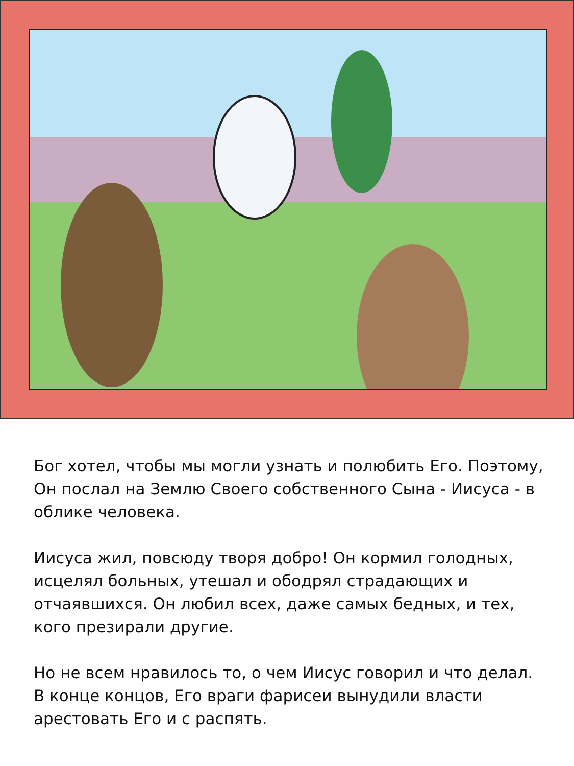Бог хотел, чтобы мы могли узнать и полюбить Его. Поэтому, Он послал на Землю Своего собственного Сына - Иисуса - в облике человека.
Иисуса жил, повсюду творя добро! Он кормил голодных, исцелял больных, утешал и ободрял страдающих и отчаявшихся. Он любил всех, даже самых бедных, и тех, кого презирали другие.
Но не всем нравилось то, о чем Иисус говорил и что делал. В конце концов, Его враги фарисеи вынудили власти арестовать Его и с распять.